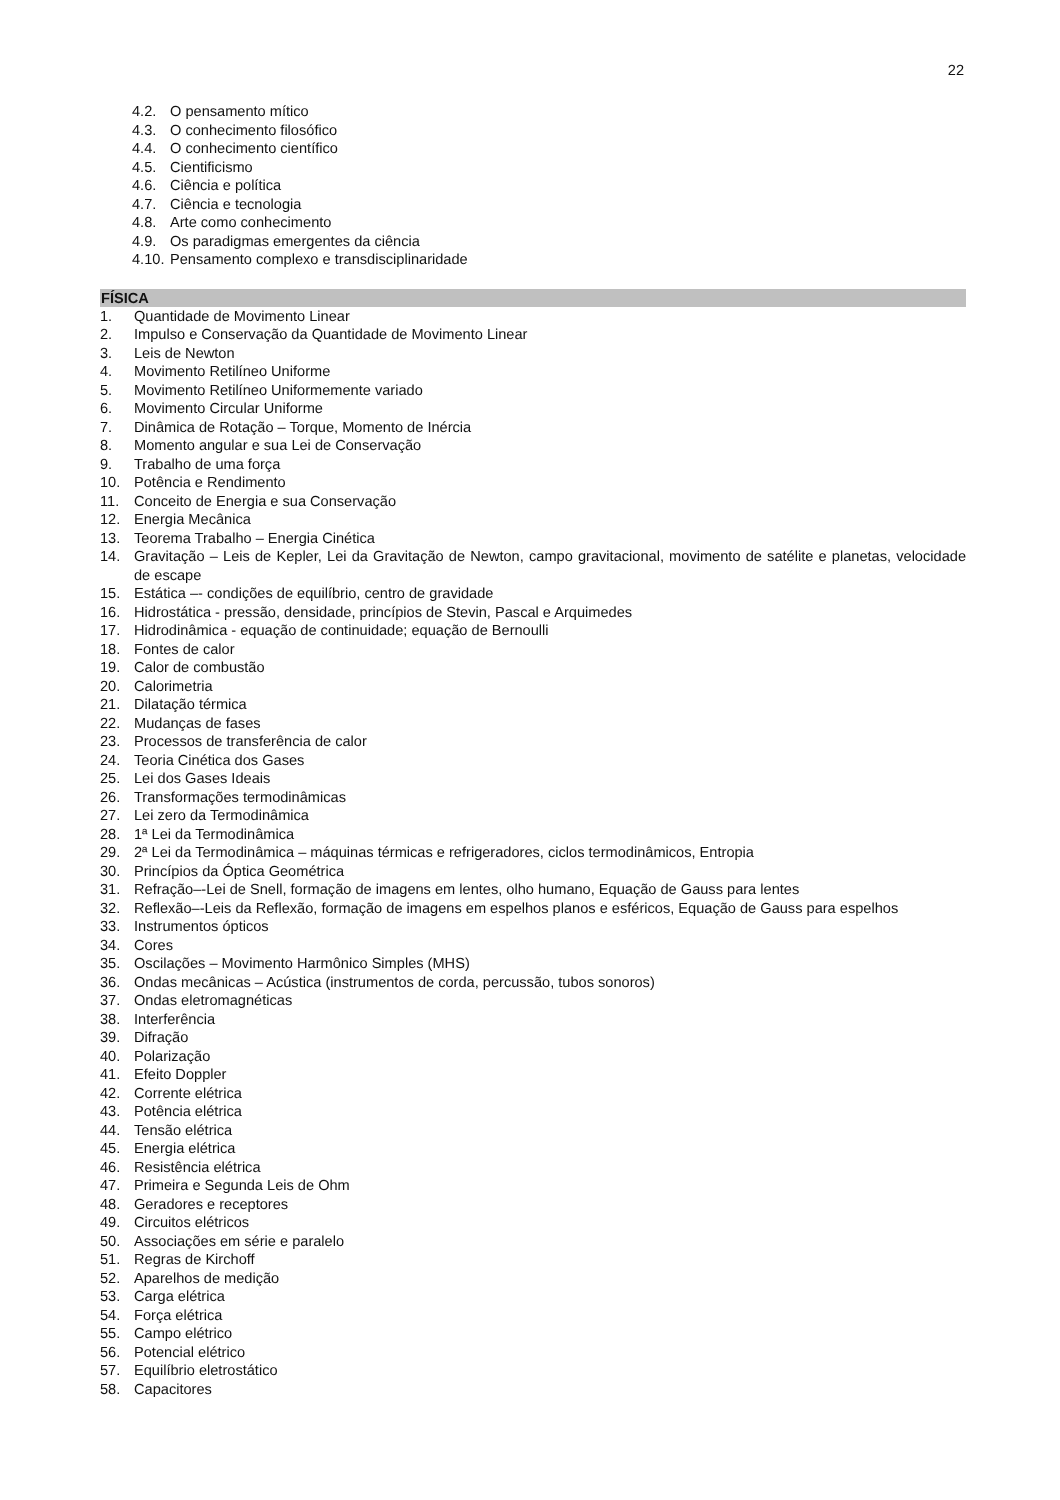22
4.2. O pensamento mítico
4.3. O conhecimento filosófico
4.4. O conhecimento científico
4.5. Cientificismo
4.6. Ciência e política
4.7. Ciência e tecnologia
4.8. Arte como conhecimento
4.9. Os paradigmas emergentes da ciência
4.10. Pensamento complexo e transdisciplinaridade
FÍSICA
1. Quantidade de Movimento Linear
2. Impulso e Conservação da Quantidade de Movimento Linear
3. Leis de Newton
4. Movimento Retilíneo Uniforme
5. Movimento Retilíneo Uniformemente variado
6. Movimento Circular Uniforme
7. Dinâmica de Rotação – Torque, Momento de Inércia
8. Momento angular e sua Lei de Conservação
9. Trabalho de uma força
10. Potência e Rendimento
11. Conceito de Energia e sua Conservação
12. Energia Mecânica
13. Teorema Trabalho – Energia Cinética
14. Gravitação – Leis de Kepler, Lei da Gravitação de Newton, campo gravitacional, movimento de satélite e planetas, velocidade de escape
15. Estática –- condições de equilíbrio, centro de gravidade
16. Hidrostática - pressão, densidade, princípios de Stevin, Pascal e Arquimedes
17. Hidrodinâmica - equação de continuidade; equação de Bernoulli
18. Fontes de calor
19. Calor de combustão
20. Calorimetria
21. Dilatação térmica
22. Mudanças de fases
23. Processos de transferência de calor
24. Teoria Cinética dos Gases
25. Lei dos Gases Ideais
26. Transformações termodinâmicas
27. Lei zero da Termodinâmica
28. 1ª Lei da Termodinâmica
29. 2ª Lei da Termodinâmica – máquinas térmicas e refrigeradores, ciclos termodinâmicos, Entropia
30. Princípios da Óptica Geométrica
31. Refração–-Lei de Snell, formação de imagens em lentes, olho humano, Equação de Gauss para lentes
32. Reflexão–-Leis da Reflexão, formação de imagens em espelhos planos e esféricos, Equação de Gauss para espelhos
33. Instrumentos ópticos
34. Cores
35. Oscilações – Movimento Harmônico Simples (MHS)
36. Ondas mecânicas – Acústica (instrumentos de corda, percussão, tubos sonoros)
37. Ondas eletromagnéticas
38. Interferência
39. Difração
40. Polarização
41. Efeito Doppler
42. Corrente elétrica
43. Potência elétrica
44. Tensão elétrica
45. Energia elétrica
46. Resistência elétrica
47. Primeira e Segunda Leis de Ohm
48. Geradores e receptores
49. Circuitos elétricos
50. Associações em série e paralelo
51. Regras de Kirchoff
52. Aparelhos de medição
53. Carga elétrica
54. Força elétrica
55. Campo elétrico
56. Potencial elétrico
57. Equilíbrio eletrostático
58. Capacitores